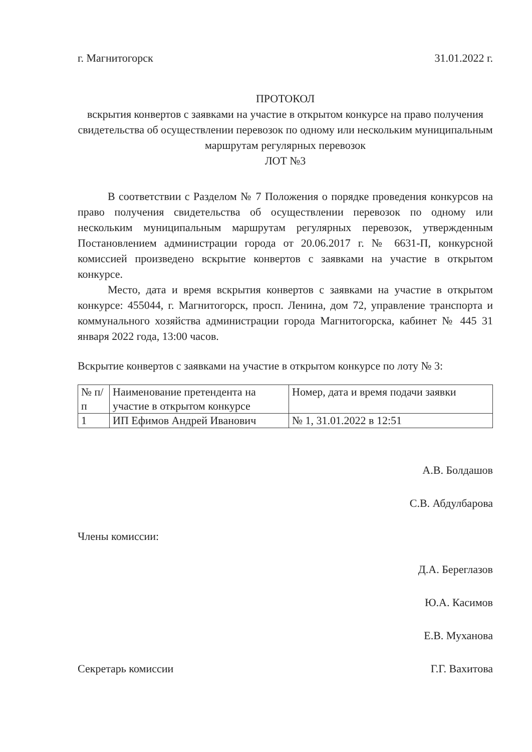г. Магнитогорск 31.01.2022 г.
ПРОТОКОЛ
вскрытия конвертов с заявками на участие в открытом конкурсе на право получения свидетельства об осуществлении перевозок по одному или нескольким муниципальным маршрутам регулярных перевозок
ЛОТ №3
В соответствии с Разделом № 7 Положения о порядке проведения конкурсов на право получения свидетельства об осуществлении перевозок по одному или нескольким муниципальным маршрутам регулярных перевозок, утвержденным Постановлением администрации города от 20.06.2017 г. № 6631-П, конкурсной комиссией произведено вскрытие конвертов с заявками на участие в открытом конкурсе.
Место, дата и время вскрытия конвертов с заявками на участие в открытом конкурсе: 455044, г. Магнитогорск, просп. Ленина, дом 72, управление транспорта и коммунального хозяйства администрации города Магнитогорска, кабинет № 445 31 января 2022 года, 13:00 часов.
Вскрытие конвертов с заявками на участие в открытом конкурсе по лоту № 3:
| № п/п | Наименование претендента на участие в открытом конкурсе | Номер, дата и время подачи заявки |
| 1 | ИП Ефимов Андрей Иванович | № 1, 31.01.2022 в 12:51 |
А.В. Болдашов
С.В. Абдулбарова
Члены комиссии:
Д.А. Береглазов
Ю.А. Касимов
Е.В. Муханова
Секретарь комиссии Г.Г. Вахитова